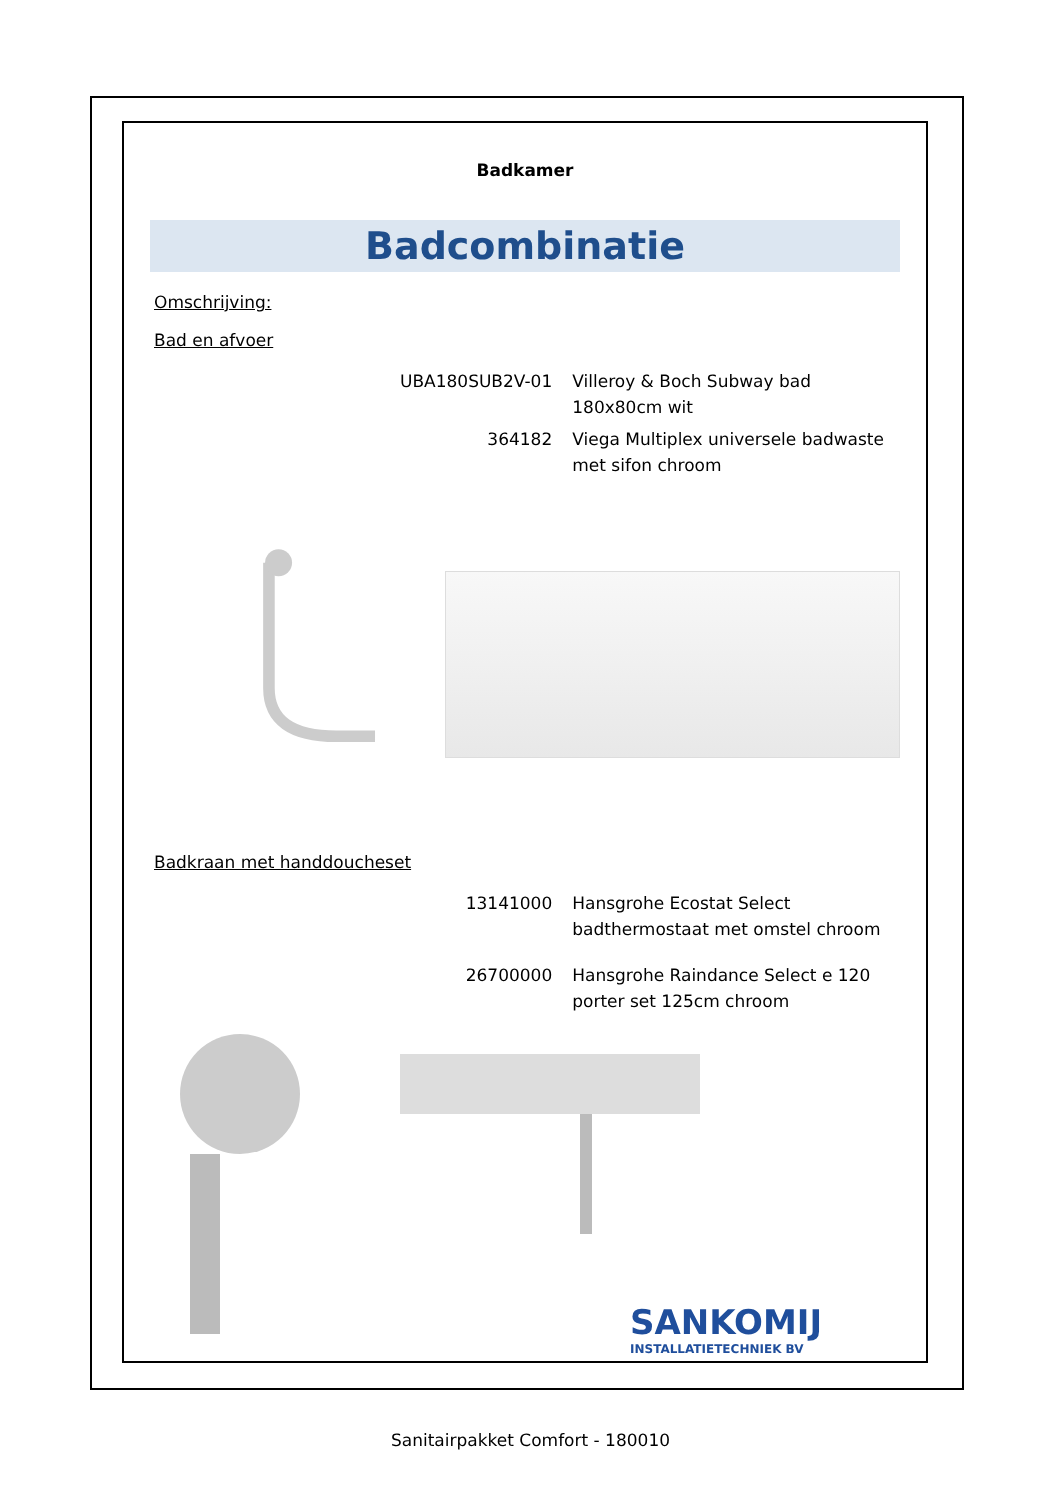Badkamer
Badcombinatie
Omschrijving:
Bad en afvoer
UBA180SUB2V-01 Villeroy & Boch Subway bad 180x80cm wit
364182 Viega Multiplex universele badwaste met sifon chroom
Badkraan met handdoucheset
13141000 Hansgrohe Ecostat Select badthermostaat met omstel chroom
26700000 Hansgrohe Raindance Select e 120 porter set 125cm chroom
SANKOMIJ
INSTALLATIETECHNIEK BV
Sanitairpakket Comfort - 180010